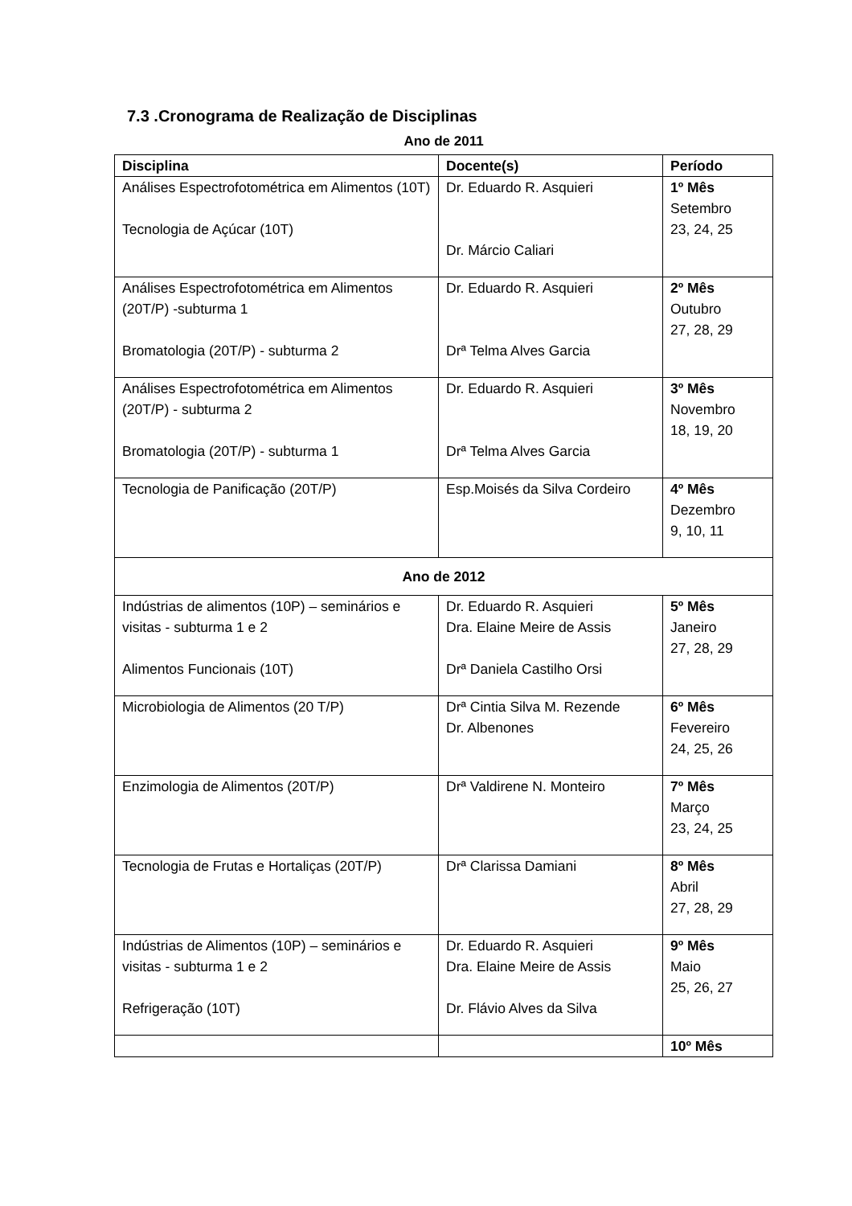7.3 .Cronograma de Realização de Disciplinas
Ano de 2011
| Disciplina | Docente(s) | Período |
| --- | --- | --- |
| Análises Espectrofotométrica em Alimentos (10T) Tecnologia de Açúcar (10T) | Dr. Eduardo R. Asquieri Dr. Márcio Caliari | 1º Mês Setembro 23, 24, 25 |
| Análises Espectrofotométrica em Alimentos (20T/P) -subturma 1 Bromatologia (20T/P) - subturma 2 | Dr. Eduardo R. Asquieri Drª Telma Alves Garcia | 2º Mês Outubro 27, 28, 29 |
| Análises Espectrofotométrica em Alimentos (20T/P) - subturma 2 Bromatologia (20T/P) - subturma 1 | Dr. Eduardo R. Asquieri Drª Telma Alves Garcia | 3º Mês Novembro 18, 19, 20 |
| Tecnologia de Panificação (20T/P) | Esp.Moisés da Silva Cordeiro | 4º Mês Dezembro 9, 10, 11 |
| Ano de 2012 | | |
| Indústrias de alimentos (10P) – seminários e visitas - subturma 1 e 2 Alimentos Funcionais (10T) | Dr. Eduardo R. Asquieri Dra. Elaine Meire de Assis Drª Daniela Castilho Orsi | 5º Mês Janeiro 27, 28, 29 |
| Microbiologia de Alimentos (20 T/P) | Drª Cintia Silva M. Rezende Dr. Albenones | 6º Mês Fevereiro 24, 25, 26 |
| Enzimologia de Alimentos (20T/P) | Drª Valdirene N. Monteiro | 7º Mês Março 23, 24, 25 |
| Tecnologia de Frutas e Hortaliças (20T/P) | Drª Clarissa Damiani | 8º Mês Abril 27, 28, 29 |
| Indústrias de Alimentos (10P) – seminários e visitas - subturma 1 e 2 Refrigeração (10T) | Dr. Eduardo R. Asquieri Dra. Elaine Meire de Assis Dr. Flávio Alves da Silva | 9º Mês Maio 25, 26, 27 |
| | | 10º Mês |